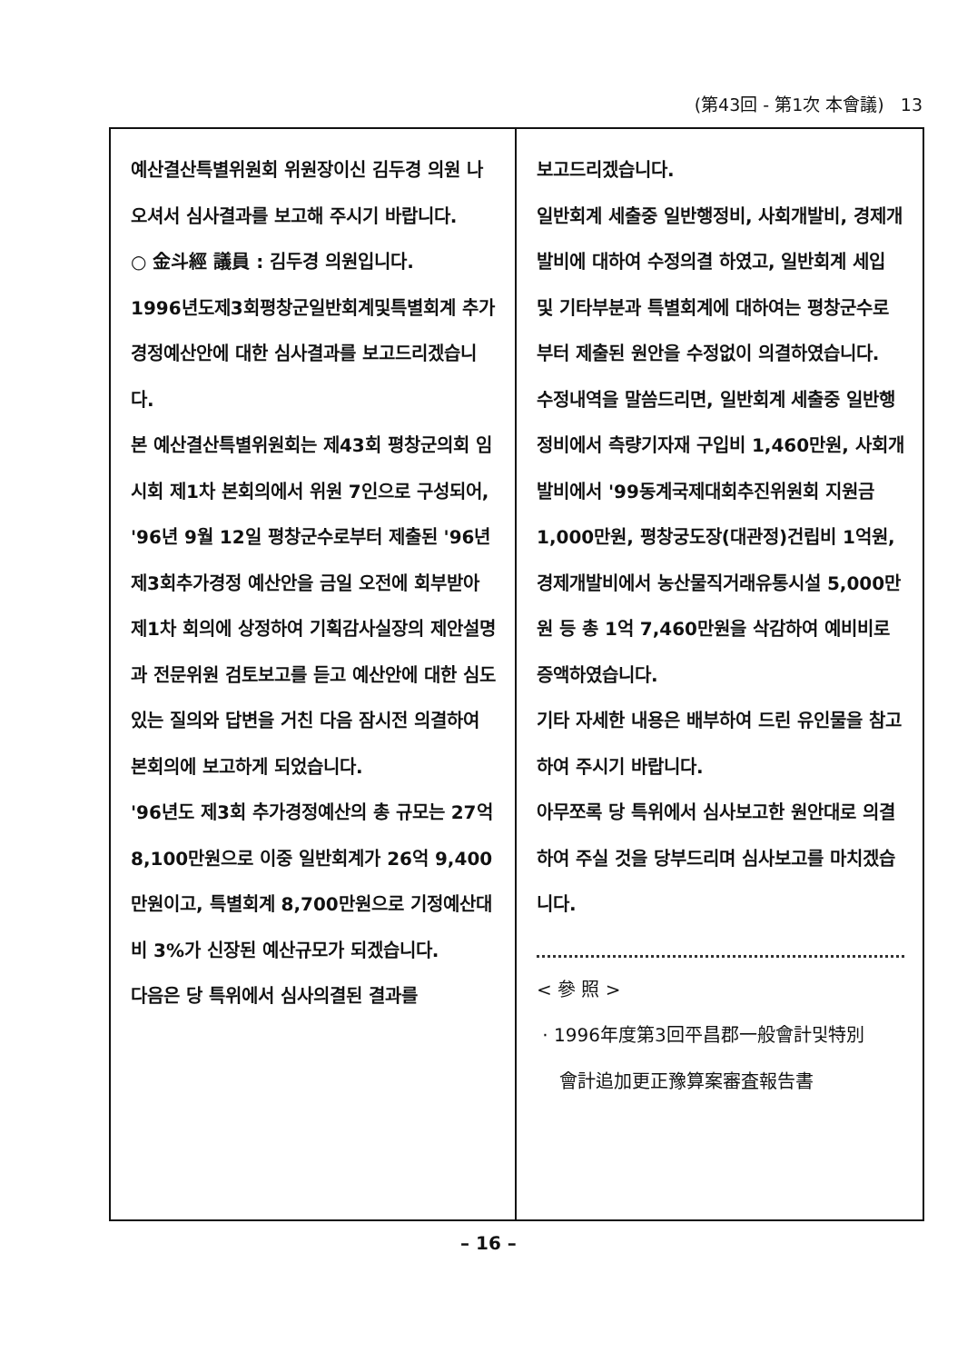(第43回 - 第1次 本會議) 13
예산결산특별위원회 위원장이신 김두경 의원 나오셔서 심사결과를 보고해 주시기 바랍니다.
○ 金斗經 議員 : 김두경 의원입니다.
1996년도제3회평창군일반회계및특별회계 추가경정예산안에 대한 심사결과를 보고드리겠습니다.
본 예산결산특별위원회는 제43회 평창군의회 임시회 제1차 본회의에서 위원 7인으로 구성되어, '96년 9월 12일 평창군수로부터 제출된 '96년 제3회추가경정 예산안을 금일 오전에 회부받아 제1차 회의에 상정하여 기획감사실장의 제안설명과 전문위원 검토보고를 듣고 예산안에 대한 심도있는 질의와 답변을 거친 다음 잠시전 의결하여 본회의에 보고하게 되었습니다.
'96년도 제3회 추가경정예산의 총 규모는 27억 8,100만원으로 이중 일반회계가 26억 9,400만원이고, 특별회계 8,700만원으로 기정예산대비 3%가 신장된 예산규모가 되겠습니다.
다음은 당 특위에서 심사의결된 결과를
보고드리겠습니다.
일반회계 세출중 일반행정비, 사회개발비, 경제개발비에 대하여 수정의결 하였고, 일반회계 세입 및 기타부분과 특별회계에 대하여는 평창군수로부터 제출된 원안을 수정없이 의결하였습니다.
수정내역을 말씀드리면, 일반회계 세출중 일반행정비에서 측량기자재 구입비 1,460만원, 사회개발비에서 '99동계국제대회추진위원회 지원금 1,000만원, 평창궁도장(대관정)건립비 1억원, 경제개발비에서 농산물직거래유통시설 5,000만원 등 총 1억 7,460만원을 삭감하여 예비비로 증액하였습니다.
기타 자세한 내용은 배부하여 드린 유인물을 참고하여 주시기 바랍니다.
아무쪼록 당 특위에서 심사보고한 원안대로 의결하여 주실 것을 당부드리며 심사보고를 마치겠습니다.
< 參 照 >
· 1996年度第3回平昌郡一般會計및特別
會計追加更正豫算案審査報告書
– 16 –